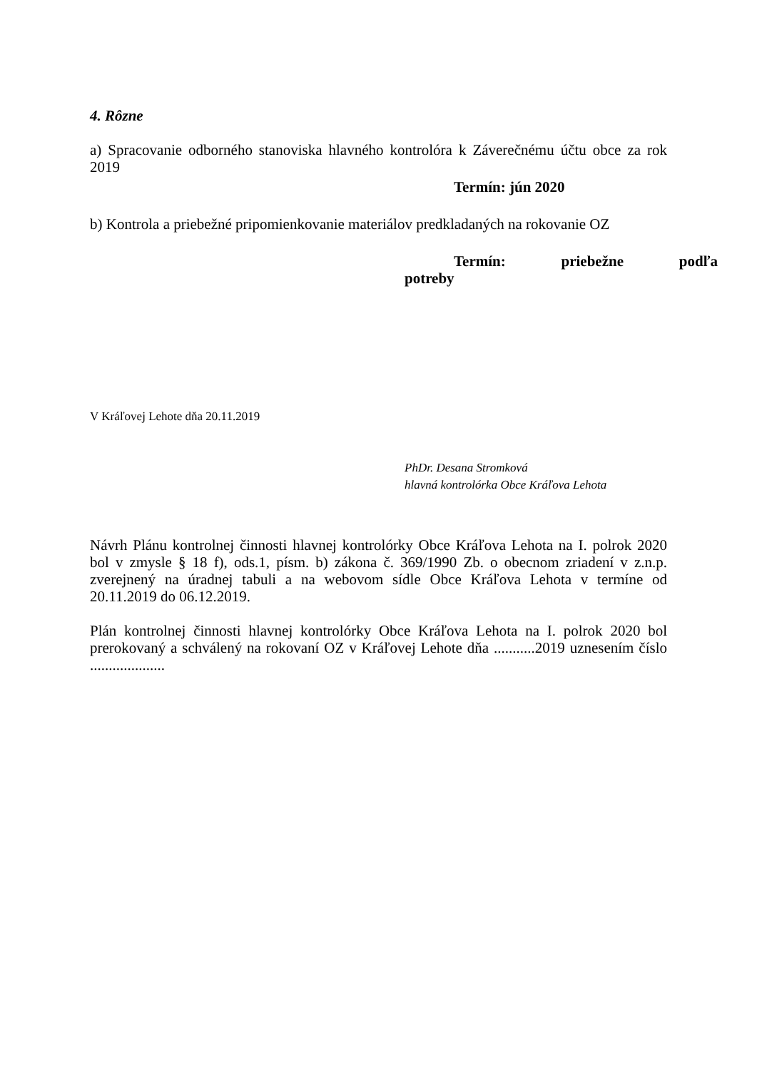4. Rôzne
a) Spracovanie odborného stanoviska hlavného kontrolóra k Záverečnému účtu obce za rok 2019
Termín: jún 2020
b) Kontrola a priebežné pripomienkovanie materiálov predkladaných na rokovanie OZ
Termín: priebežne podľa
potreby
V Kráľovej Lehote dňa 20.11.2019
PhDr. Desana Stromková
hlavná kontrolórka Obce Kráľova Lehota
Návrh Plánu kontrolnej činnosti hlavnej kontrolórky Obce Kráľova Lehota na I. polrok 2020 bol v zmysle § 18 f), ods.1, písm. b) zákona č. 369/1990 Zb. o obecnom zriadení v z.n.p. zverejnený na úradnej tabuli a na webovom sídle Obce Kráľova Lehota v termíne od 20.11.2019 do 06.12.2019.
Plán kontrolnej činnosti hlavnej kontrolórky Obce Kráľova Lehota na I. polrok 2020 bol prerokovaný a schválený na rokovaní OZ v Kráľovej Lehote dňa ...........2019 uznesením číslo ....................